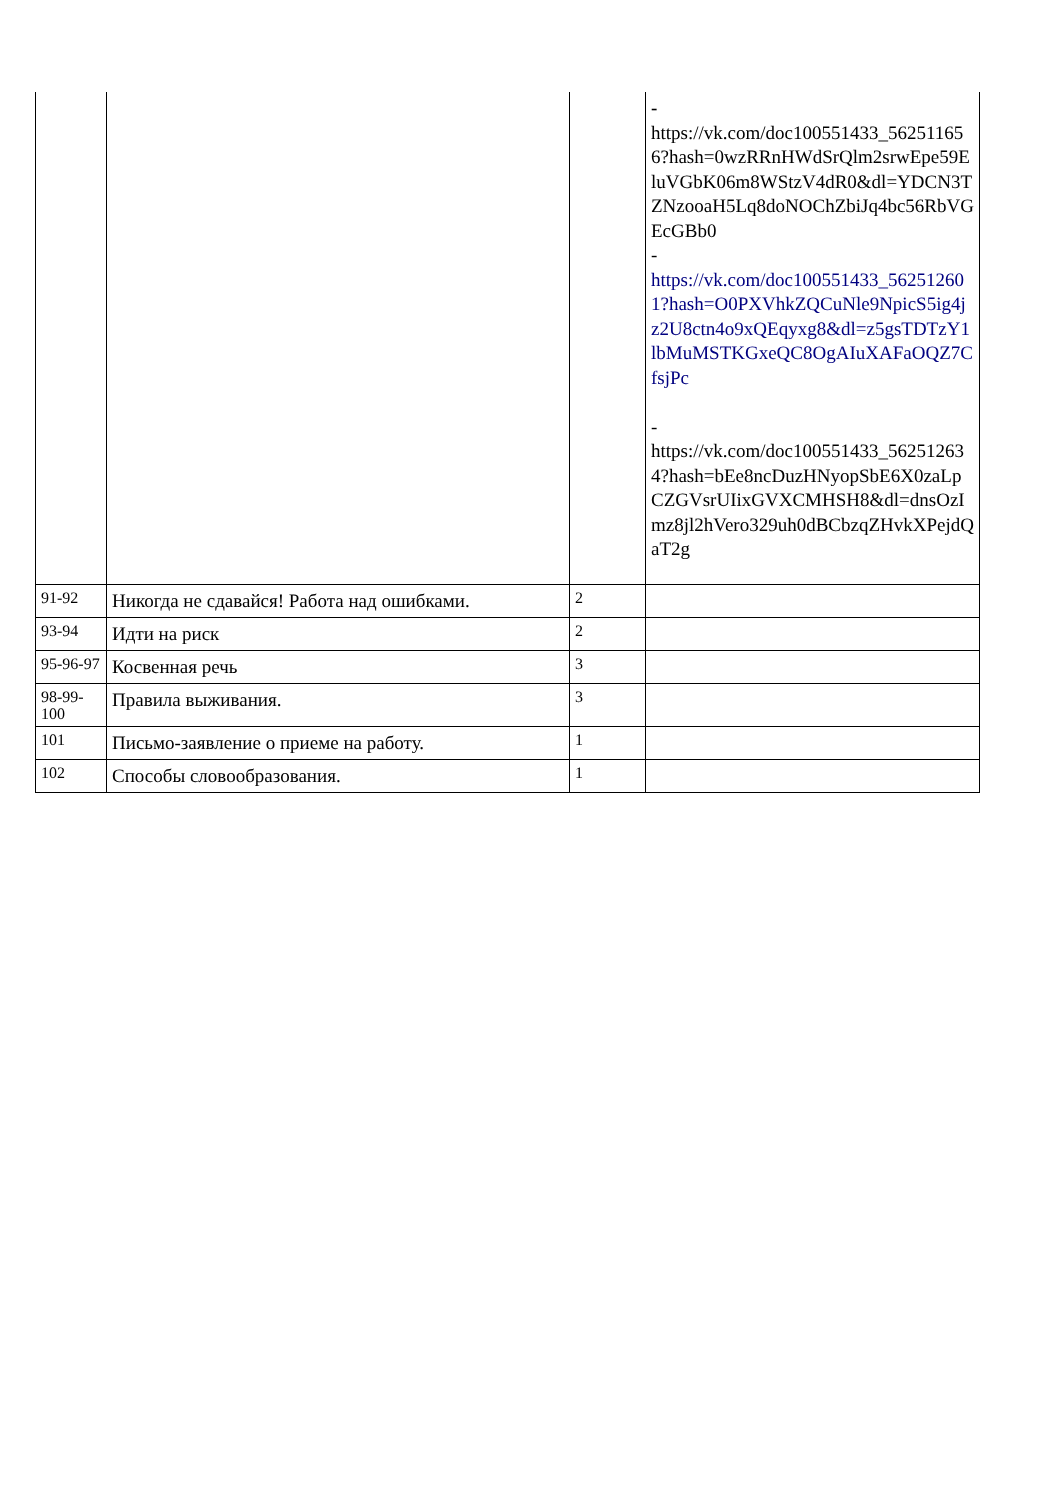| | | | - https://vk.com/doc100551433_562511656?hash=0wzRRnHWdSrQlm2srwEpe59EluVGbK06m8WStzV4dR0&dl=YDCN3TZNzooaH5Lq8doNOChZbiJq4bc56RbVGEcGBb0 - https://vk.com/doc100551433_562512601?hash=O0PXVhkZQCuNle9NpicS5ig4jz2U8ctn4o9xQEqyxg8&dl=z5gsTDTzY1lbMuMSTKGxeQC8OgAIuXAFaOQZ7CfsjPc - https://vk.com/doc100551433_562512634?hash=bEe8ncDuzHNyopSbE6X0zaLpCZGVsrUIixGVXCMHSH8&dl=dnsOzImz8jl2hVero329uh0dBCbzqZHvkXPejdQaT2g |
| 91-92 | Никогда не сдавайся! Работа над ошибками. | 2 | |
| 93-94 | Идти на риск | 2 | |
| 95-96-97 | Косвенная речь | 3 | |
| 98-99-100 | Правила выживания. | 3 | |
| 101 | Письмо-заявление о приеме на работу. | 1 | |
| 102 | Способы словообразования. | 1 | |